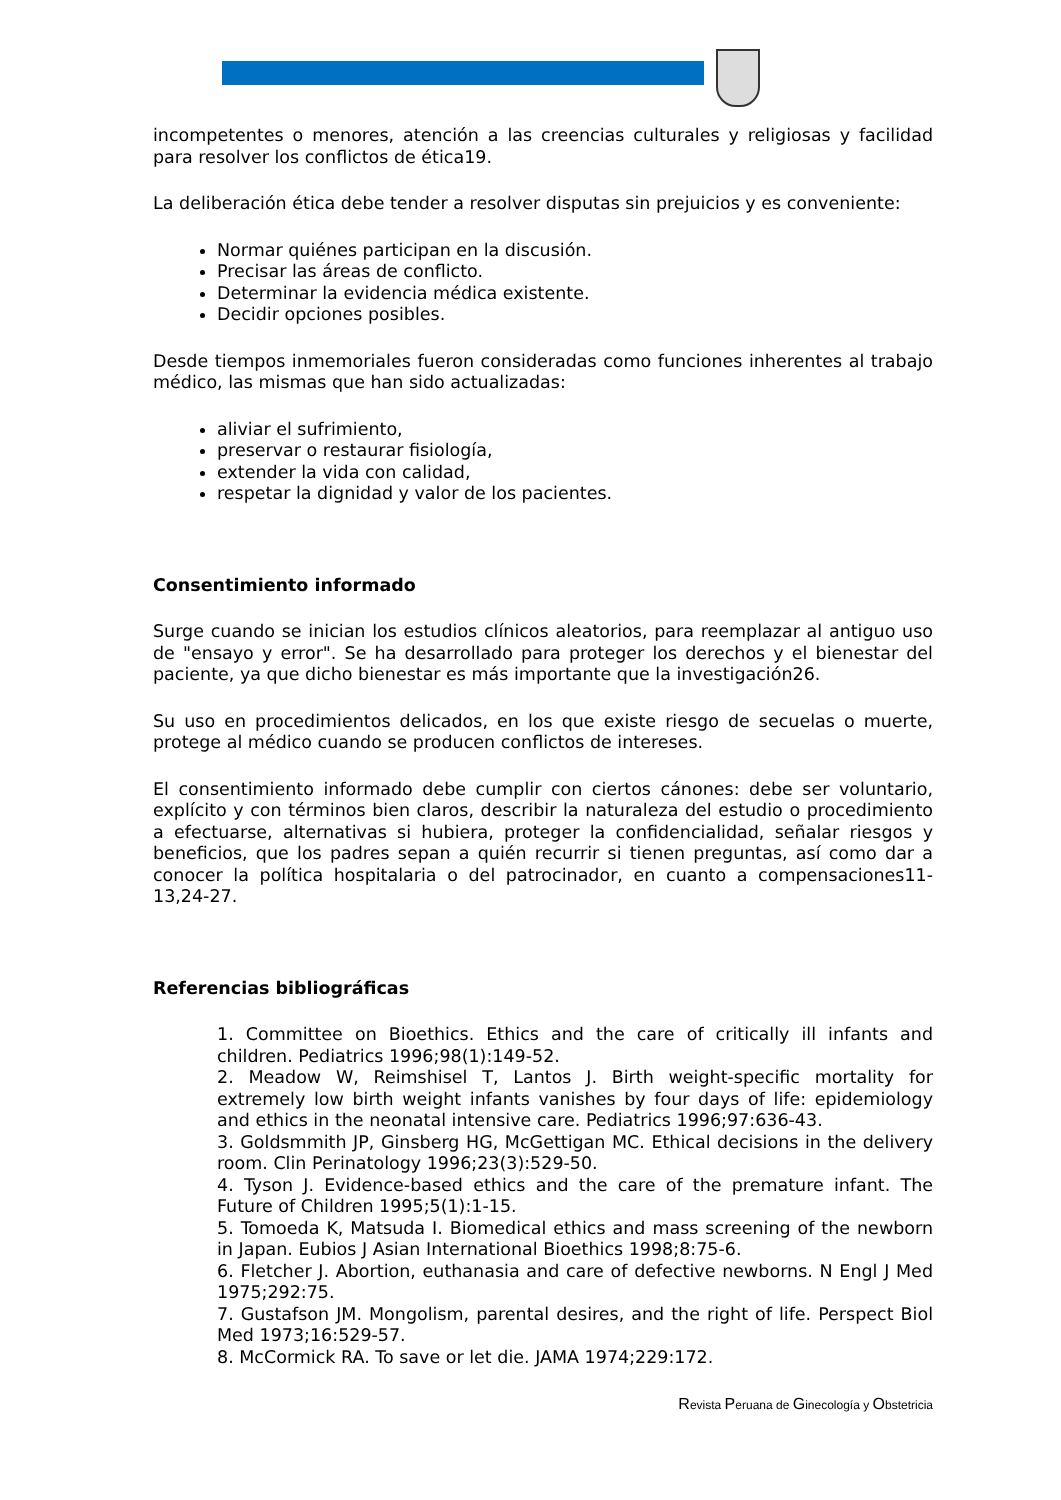incompetentes o menores, atención a las creencias culturales y religiosas y facilidad para resolver los conflictos de ética19.
La deliberación ética debe tender a resolver disputas sin prejuicios y es conveniente:
Normar quiénes participan en la discusión.
Precisar las áreas de conflicto.
Determinar la evidencia médica existente.
Decidir opciones posibles.
Desde tiempos inmemoriales fueron consideradas como funciones inherentes al trabajo médico, las mismas que han sido actualizadas:
aliviar el sufrimiento,
preservar o restaurar fisiología,
extender la vida con calidad,
respetar la dignidad y valor de los pacientes.
Consentimiento informado
Surge cuando se inician los estudios clínicos aleatorios, para reemplazar al antiguo uso de "ensayo y error". Se ha desarrollado para proteger los derechos y el bienestar del paciente, ya que dicho bienestar es más importante que la investigación26.
Su uso en procedimientos delicados, en los que existe riesgo de secuelas o muerte, protege al médico cuando se producen conflictos de intereses.
El consentimiento informado debe cumplir con ciertos cánones: debe ser voluntario, explícito y con términos bien claros, describir la naturaleza del estudio o procedimiento a efectuarse, alternativas si hubiera, proteger la confidencialidad, señalar riesgos y beneficios, que los padres sepan a quién recurrir si tienen preguntas, así como dar a conocer la política hospitalaria o del patrocinador, en cuanto a compensaciones11-13,24-27.
Referencias bibliográficas
1. Committee on Bioethics. Ethics and the care of critically ill infants and children. Pediatrics 1996;98(1):149-52.
2. Meadow W, Reimshisel T, Lantos J. Birth weight-specific mortality for extremely low birth weight infants vanishes by four days of life: epidemiology and ethics in the neonatal intensive care. Pediatrics 1996;97:636-43.
3. Goldsmmith JP, Ginsberg HG, McGettigan MC. Ethical decisions in the delivery room. Clin Perinatology 1996;23(3):529-50.
4. Tyson J. Evidence-based ethics and the care of the premature infant. The Future of Children 1995;5(1):1-15.
5. Tomoeda K, Matsuda I. Biomedical ethics and mass screening of the newborn in Japan. Eubios J Asian International Bioethics 1998;8:75-6.
6. Fletcher J. Abortion, euthanasia and care of defective newborns. N Engl J Med 1975;292:75.
7. Gustafson JM. Mongolism, parental desires, and the right of life. Perspect Biol Med 1973;16:529-57.
8. McCormick RA. To save or let die. JAMA 1974;229:172.
Revista Peruana de Ginecología y Obstetricia